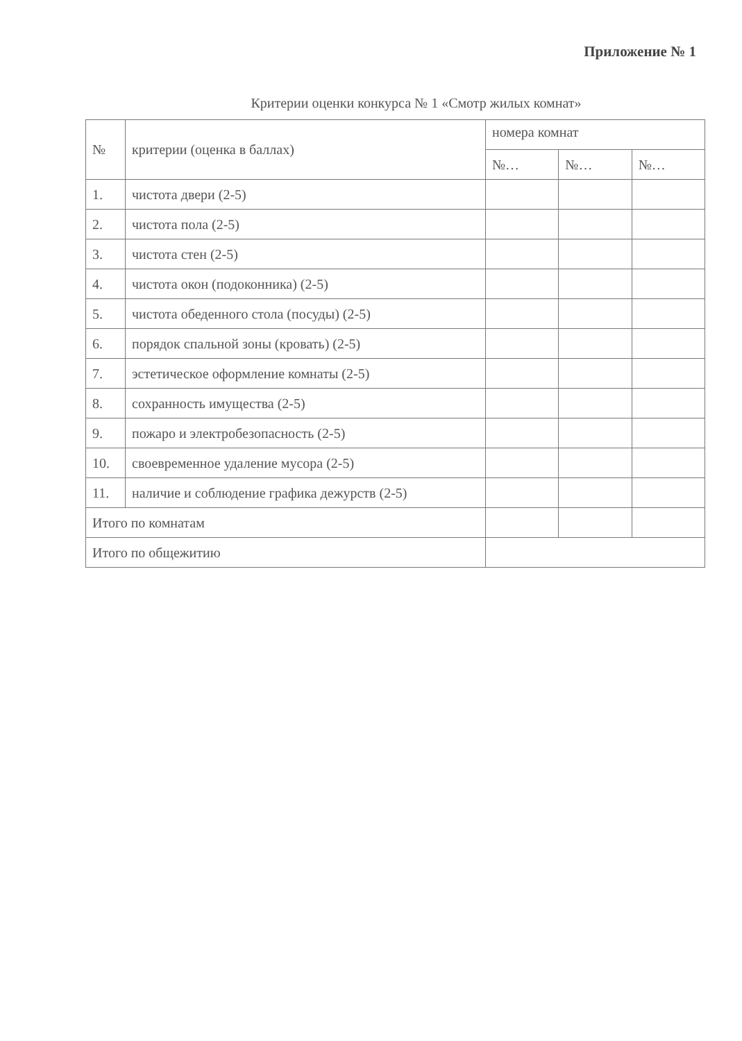Приложение № 1
Критерии оценки конкурса № 1 «Смотр жилых комнат»
| № | критерии (оценка в баллах) | номера комнат | | |
| --- | --- | --- | --- | --- |
| | | №… | №… | №… |
| 1. | чистота двери (2-5) | | | |
| 2. | чистота пола (2-5) | | | |
| 3. | чистота стен (2-5) | | | |
| 4. | чистота окон (подоконника) (2-5) | | | |
| 5. | чистота обеденного стола (посуды) (2-5) | | | |
| 6. | порядок спальной зоны (кровать) (2-5) | | | |
| 7. | эстетическое оформление комнаты (2-5) | | | |
| 8. | сохранность имущества (2-5) | | | |
| 9. | пожаро и электробезопасность (2-5) | | | |
| 10. | своевременное удаление мусора (2-5) | | | |
| 11. | наличие и соблюдение графика дежурств (2-5) | | | |
| Итого по комнатам | | | | |
| Итого по общежитию | | | | |